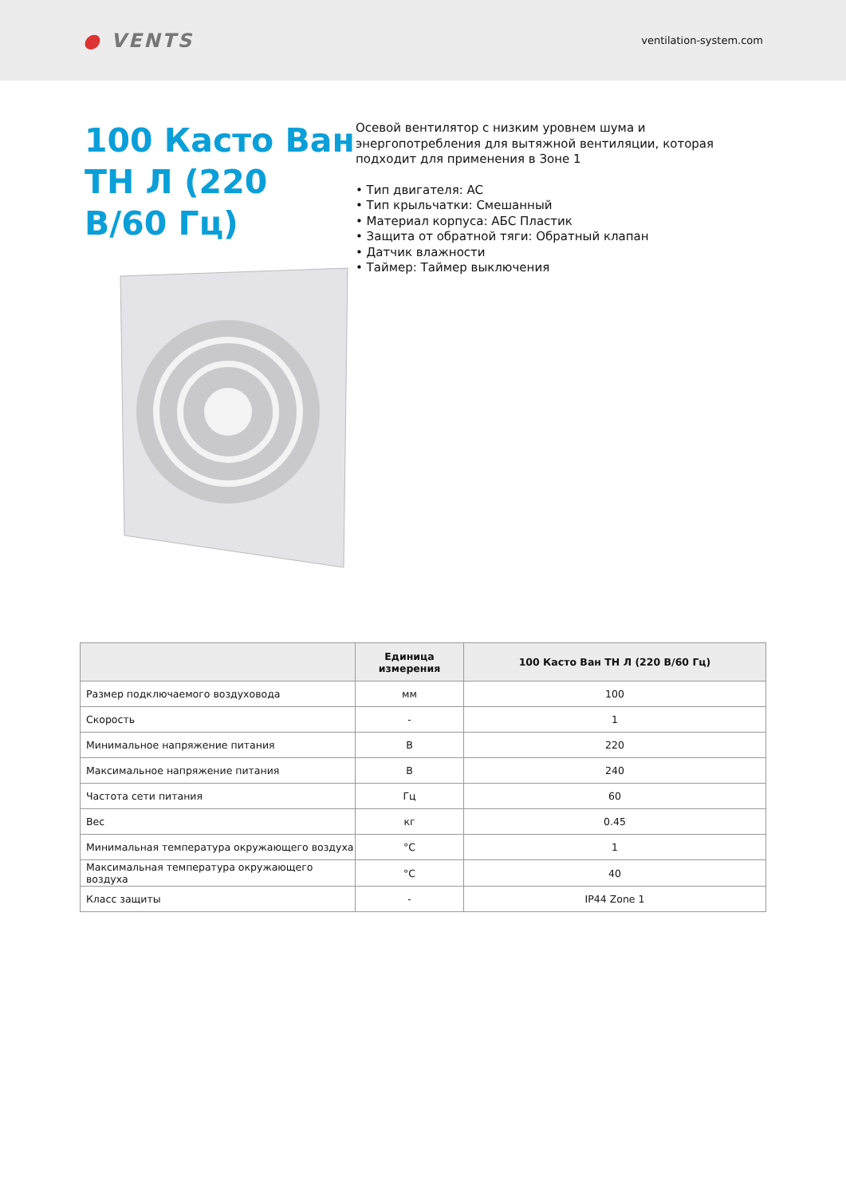● VENTS
ventilation-system.com
100 Касто Ван ТН Л (220 В/60 Гц)
Осевой вентилятор с низким уровнем шума и энергопотребления для вытяжной вентиляции, которая подходит для применения в Зоне 1
• Тип двигателя: AC
• Тип крыльчатки: Смешанный
• Материал корпуса: АБС Пластик
• Защита от обратной тяги: Обратный клапан
• Датчик влажности
• Таймер: Таймер выключения
| | Единица измерения | 100 Касто Ван ТН Л (220 В/60 Гц) |
| --- | --- | --- |
| Размер подключаемого воздуховода | мм | 100 |
| Скорость | - | 1 |
| Минимальное напряжение питания | В | 220 |
| Максимальное напряжение питания | В | 240 |
| Частота сети питания | Гц | 60 |
| Вес | кг | 0.45 |
| Минимальная температура окружающего воздуха | °C | 1 |
| Максимальная температура окружающего воздуха | °C | 40 |
| Класс защиты | - | IP44 Zone 1 |